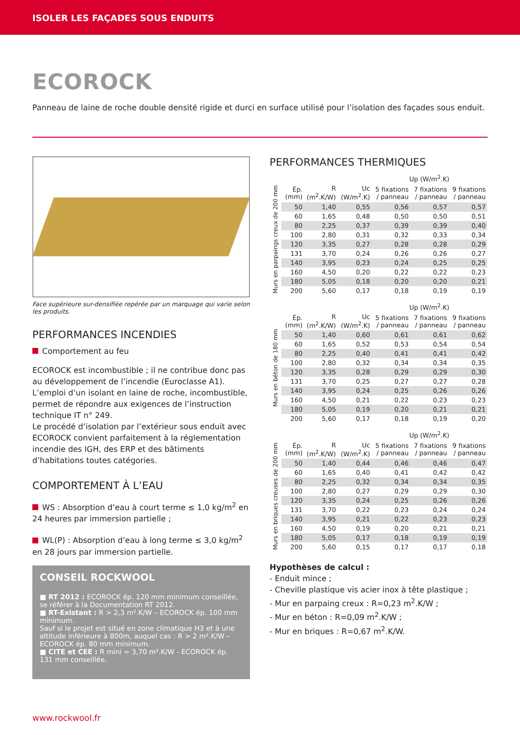ISOLER LES FAÇADES SOUS ENDUITS
ECOROCK
Panneau de laine de roche double densité rigide et durci en surface utilisé pour l’isolation des façades sous enduit.
Face supérieure sur-densifiée repérée par un marquage qui varie selon les produits.
PERFORMANCES INCENDIES
Comportement au feu
ECOROCK est incombustible ; il ne contribue donc pas au développement de l’incendie (Euroclasse A1).
L’emploi d’un isolant en laine de roche, incombustible, permet de répondre aux exigences de l’instruction technique IT n° 249.
Le procédé d’isolation par l’extérieur sous enduit avec ECOROCK convient parfaitement à la réglementation incendie des IGH, des ERP et des bâtiments d’habitations toutes catégories.
COMPORTEMENT À L’EAU
WS : Absorption d’eau à court terme ≤ 1,0 kg/m<sup>2</sup> en 24 heures par immersion partielle ;
WL(P) : Absorption d’eau à long terme ≤ 3,0 kg/m<sup>2</sup> en 28 jours par immersion partielle.
CONSEIL ROCKWOOL
■ RT 2012 : ECOROCK ép. 120 mm minimum conseillée, se référer à la Documentation RT 2012.
■ RT-Existant : R > 2,3 m².K/W – ECOROCK ép. 100 mm minimum.
Sauf si le projet est situé en zone climatique H3 et à une altitude inférieure à 800m, auquel cas : R > 2 m².K/W – ECOROCK ép. 80 mm minimum.
■ CITE et CEE : R mini = 3,70 m².K/W - ECOROCK ép. 131 mm conseillée.
PERFORMANCES THERMIQUES
| | | | | Up (W/m<sup>2</sup>.K) | | |
| --- | --- | --- | --- | --- | --- | --- |
| Murs en parpaings creux de 200 mm | Ép. (mm) | R (m<sup>2</sup>.K/W) | Uc (W/m<sup>2</sup>.K) | 5 fixations / panneau | 7 fixations / panneau | 9 fixations / panneau |
| | 50 | 1,40 | 0,55 | 0,56 | 0,57 | 0,57 |
| | 60 | 1,65 | 0,48 | 0,50 | 0,50 | 0,51 |
| | 80 | 2,25 | 0,37 | 0,39 | 0,39 | 0,40 |
| | 100 | 2,80 | 0,31 | 0,32 | 0,33 | 0,34 |
| | 120 | 3,35 | 0,27 | 0,28 | 0,28 | 0,29 |
| | 131 | 3,70 | 0,24 | 0,26 | 0,26 | 0,27 |
| | 140 | 3,95 | 0,23 | 0,24 | 0,25 | 0,25 |
| | 160 | 4,50 | 0,20 | 0,22 | 0,22 | 0,23 |
| | 180 | 5,05 | 0,18 | 0,20 | 0,20 | 0,21 |
| | 200 | 5,60 | 0,17 | 0,18 | 0,19 | 0,19 |
| | | | | Up (W/m<sup>2</sup>.K) | | |
| --- | --- | --- | --- | --- | --- | --- |
| Murs en béton de 180 mm | Ép. (mm) | R (m<sup>2</sup>.K/W) | Uc (W/m<sup>2</sup>.K) | 5 fixations / panneau | 7 fixations / panneau | 9 fixations / panneau |
| | 50 | 1,40 | 0,60 | 0,61 | 0,61 | 0,62 |
| | 60 | 1,65 | 0,52 | 0,53 | 0,54 | 0,54 |
| | 80 | 2,25 | 0,40 | 0,41 | 0,41 | 0,42 |
| | 100 | 2,80 | 0,32 | 0,34 | 0,34 | 0,35 |
| | 120 | 3,35 | 0,28 | 0,29 | 0,29 | 0,30 |
| | 131 | 3,70 | 0,25 | 0,27 | 0,27 | 0,28 |
| | 140 | 3,95 | 0,24 | 0,25 | 0,26 | 0,26 |
| | 160 | 4,50 | 0,21 | 0,22 | 0,23 | 0,23 |
| | 180 | 5,05 | 0,19 | 0,20 | 0,21 | 0,21 |
| | 200 | 5,60 | 0,17 | 0,18 | 0,19 | 0,20 |
| | | | | Up (W/m<sup>2</sup>.K) | | |
| --- | --- | --- | --- | --- | --- | --- |
| Murs en briques creuses de 200 mm | Ép. (mm) | R (m<sup>2</sup>.K/W) | Uc (W/m<sup>2</sup>.K) | 5 fixations / panneau | 7 fixations / panneau | 9 fixations / panneau |
| | 50 | 1,40 | 0,44 | 0,46 | 0,46 | 0,47 |
| | 60 | 1,65 | 0,40 | 0,41 | 0,42 | 0,42 |
| | 80 | 2,25 | 0,32 | 0,34 | 0,34 | 0,35 |
| | 100 | 2,80 | 0,27 | 0,29 | 0,29 | 0,30 |
| | 120 | 3,35 | 0,24 | 0,25 | 0,26 | 0,26 |
| | 131 | 3,70 | 0,22 | 0,23 | 0,24 | 0,24 |
| | 140 | 3,95 | 0,21 | 0,22 | 0,23 | 0,23 |
| | 160 | 4,50 | 0,19 | 0,20 | 0,21 | 0,21 |
| | 180 | 5,05 | 0,17 | 0,18 | 0,19 | 0,19 |
| | 200 | 5,60 | 0,15 | 0,17 | 0,17 | 0,18 |
Hypothèses de calcul :
- Enduit mince ;
- Cheville plastique vis acier inox à tête plastique ;
- Mur en parpaing creux : R=0,23 m<sup>2</sup>.K/W ;
- Mur en béton : R=0,09 m<sup>2</sup>.K/W ;
- Mur en briques : R=0,67 m<sup>2</sup>.K/W.
www.rockwool.fr